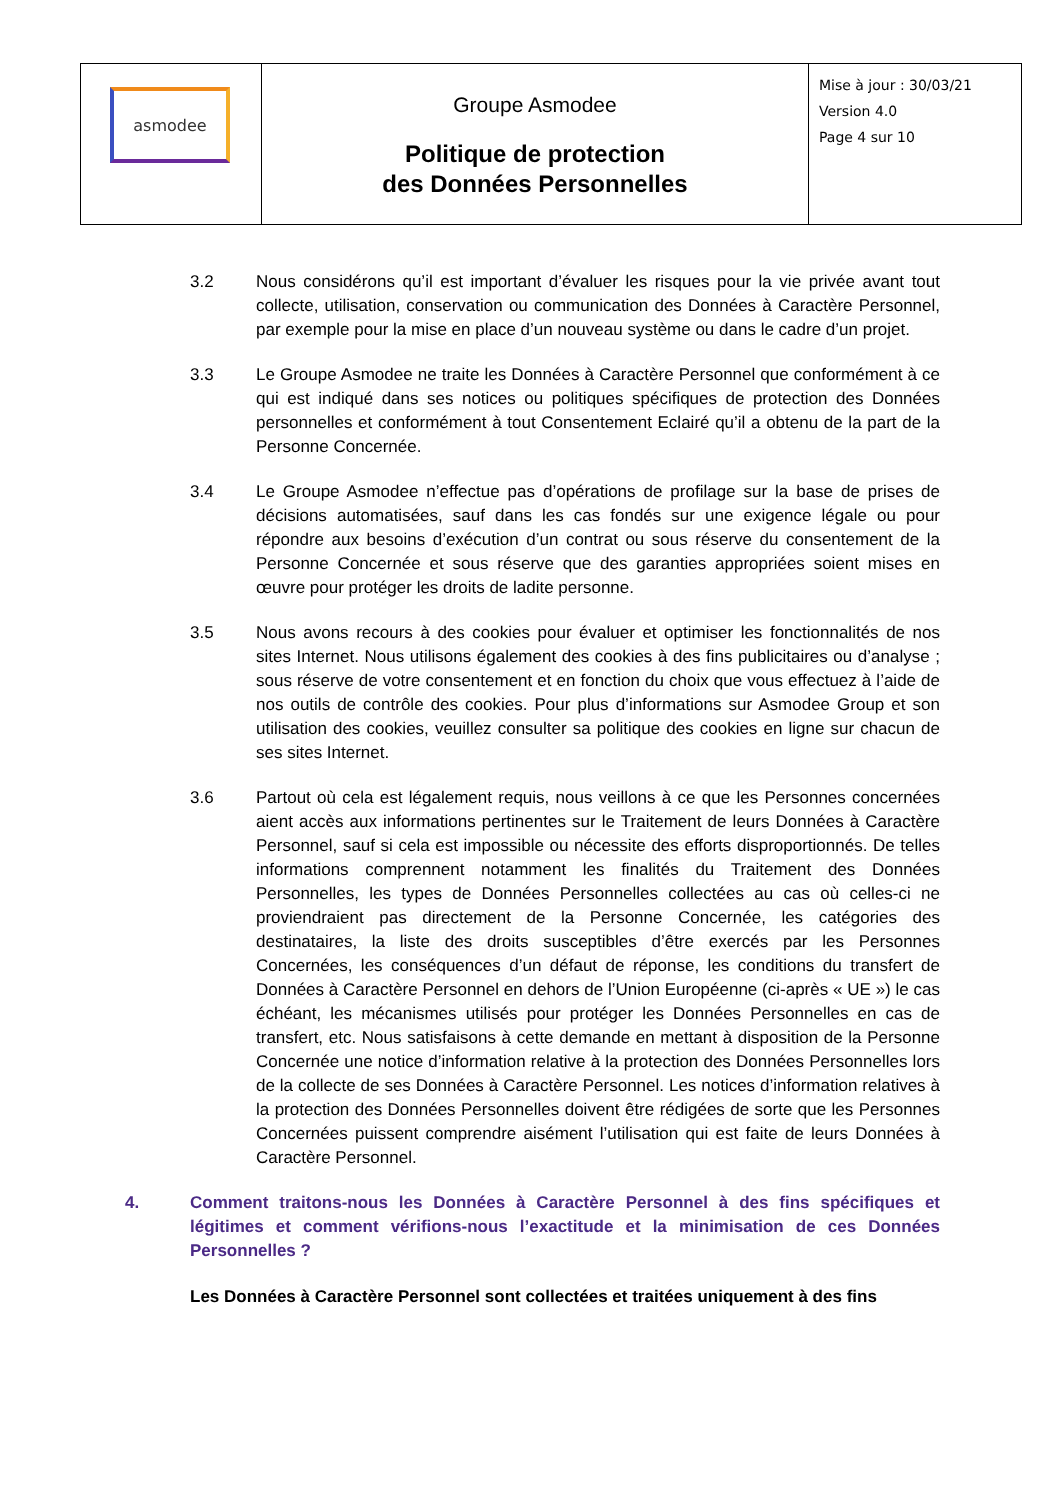| asmodee | Groupe Asmodee Politique de protection des Données Personnelles | Mise à jour : 30/03/21 Version 4.0 Page 4 sur 10 |
3.2 Nous considérons qu’il est important d’évaluer les risques pour la vie privée avant tout collecte, utilisation, conservation ou communication des Données à Caractère Personnel, par exemple pour la mise en place d’un nouveau système ou dans le cadre d’un projet.
3.3 Le Groupe Asmodee ne traite les Données à Caractère Personnel que conformément à ce qui est indiqué dans ses notices ou politiques spécifiques de protection des Données personnelles et conformément à tout Consentement Eclairé qu’il a obtenu de la part de la Personne Concernée.
3.4 Le Groupe Asmodee n’effectue pas d’opérations de profilage sur la base de prises de décisions automatisées, sauf dans les cas fondés sur une exigence légale ou pour répondre aux besoins d’exécution d’un contrat ou sous réserve du consentement de la Personne Concernée et sous réserve que des garanties appropriées soient mises en œuvre pour protéger les droits de ladite personne.
3.5 Nous avons recours à des cookies pour évaluer et optimiser les fonctionnalités de nos sites Internet. Nous utilisons également des cookies à des fins publicitaires ou d’analyse ; sous réserve de votre consentement et en fonction du choix que vous effectuez à l’aide de nos outils de contrôle des cookies. Pour plus d’informations sur Asmodee Group et son utilisation des cookies, veuillez consulter sa politique des cookies en ligne sur chacun de ses sites Internet.
3.6 Partout où cela est légalement requis, nous veillons à ce que les Personnes concernées aient accès aux informations pertinentes sur le Traitement de leurs Données à Caractère Personnel, sauf si cela est impossible ou nécessite des efforts disproportionnés. De telles informations comprennent notamment les finalités du Traitement des Données Personnelles, les types de Données Personnelles collectées au cas où celles-ci ne proviendraient pas directement de la Personne Concernée, les catégories des destinataires, la liste des droits susceptibles d’être exercés par les Personnes Concernées, les conséquences d’un défaut de réponse, les conditions du transfert de Données à Caractère Personnel en dehors de l’Union Européenne (ci-après « UE ») le cas échéant, les mécanismes utilisés pour protéger les Données Personnelles en cas de transfert, etc. Nous satisfaisons à cette demande en mettant à disposition de la Personne Concernée une notice d’information relative à la protection des Données Personnelles lors de la collecte de ses Données à Caractère Personnel. Les notices d’information relatives à la protection des Données Personnelles doivent être rédigées de sorte que les Personnes Concernées puissent comprendre aisément l’utilisation qui est faite de leurs Données à Caractère Personnel.
4. Comment traitons-nous les Données à Caractère Personnel à des fins spécifiques et légitimes et comment vérifions-nous l’exactitude et la minimisation de ces Données Personnelles ?
Les Données à Caractère Personnel sont collectées et traitées uniquement à des fins